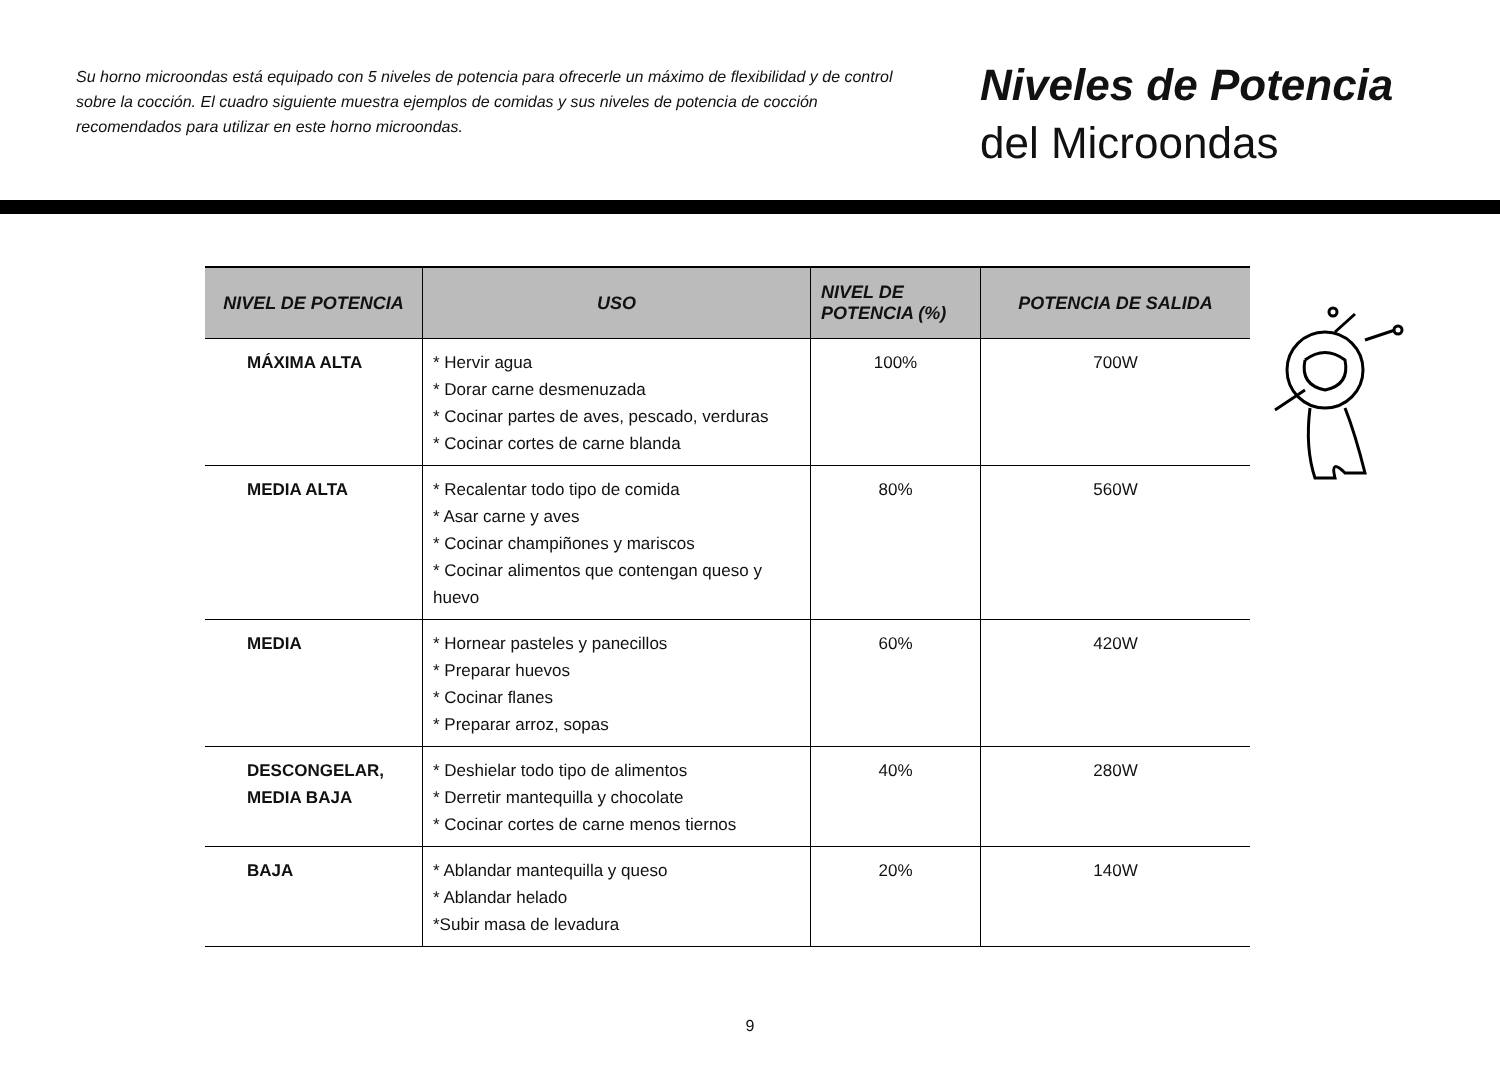Su horno microondas está equipado con 5 niveles de potencia para ofrecerle un máximo de flexibilidad y de control sobre la cocción. El cuadro siguiente muestra ejemplos de comidas y sus niveles de potencia de cocción recomendados para utilizar en este horno microondas.
Niveles de Potencia
del Microondas
| NIVEL DE POTENCIA | USO | NIVEL DE POTENCIA (%) | POTENCIA DE SALIDA |
| --- | --- | --- | --- |
| MÁXIMA ALTA | * Hervir agua * Dorar carne desmenuzada * Cocinar partes de aves, pescado, verduras * Cocinar cortes de carne blanda | 100% | 700W |
| MEDIA ALTA | * Recalentar todo tipo de comida * Asar carne y aves * Cocinar champiñones y mariscos * Cocinar alimentos que contengan queso y huevo | 80% | 560W |
| MEDIA | * Hornear pasteles y panecillos * Preparar huevos * Cocinar flanes * Preparar arroz, sopas | 60% | 420W |
| DESCONGELAR, MEDIA BAJA | * Deshielar todo tipo de alimentos * Derretir mantequilla y chocolate * Cocinar cortes de carne menos tiernos | 40% | 280W |
| BAJA | * Ablandar mantequilla y queso * Ablandar helado *Subir masa de levadura | 20% | 140W |
9